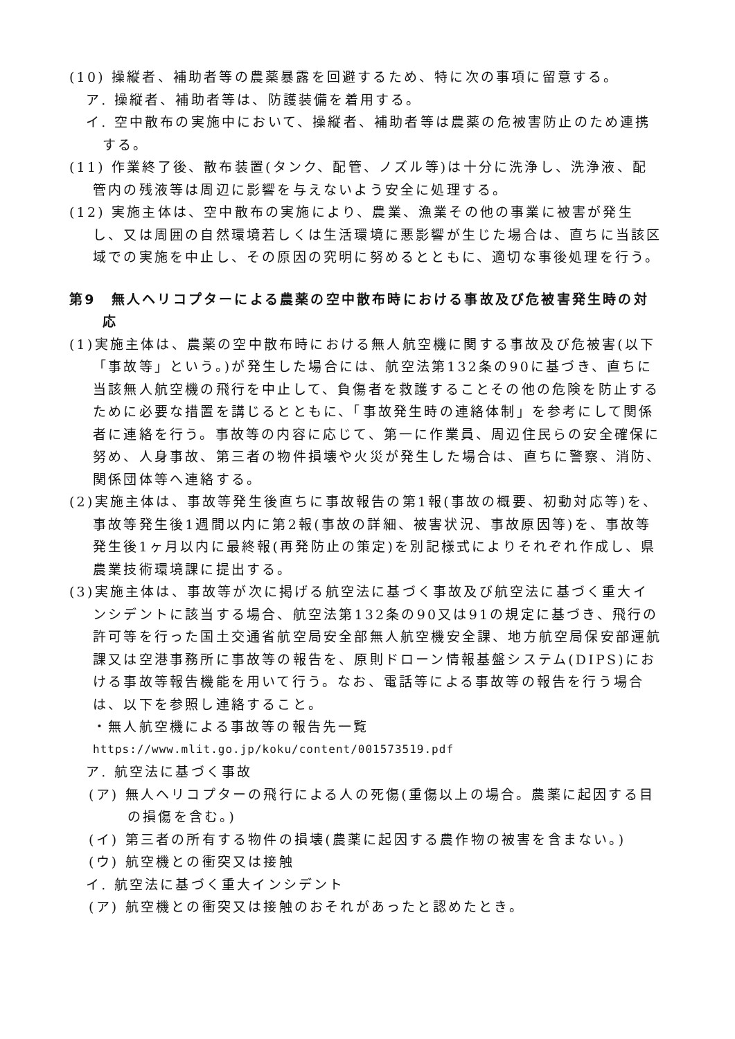(10) 操縦者、補助者等の農薬暴露を回避するため、特に次の事項に留意する。
ア. 操縦者、補助者等は、防護装備を着用する。
イ. 空中散布の実施中において、操縦者、補助者等は農薬の危被害防止のため連携する。
(11) 作業終了後、散布装置(タンク、配管、ノズル等)は十分に洗浄し、洗浄液、配管内の残液等は周辺に影響を与えないよう安全に処理する。
(12) 実施主体は、空中散布の実施により、農業、漁業その他の事業に被害が発生し、又は周囲の自然環境若しくは生活環境に悪影響が生じた場合は、直ちに当該区域での実施を中止し、その原因の究明に努めるとともに、適切な事後処理を行う。
第9　無人ヘリコプターによる農薬の空中散布時における事故及び危被害発生時の対応
(1)実施主体は、農薬の空中散布時における無人航空機に関する事故及び危被害(以下「事故等」という。)が発生した場合には、航空法第132条の90に基づき、直ちに当該無人航空機の飛行を中止して、負傷者を救護することその他の危険を防止するために必要な措置を講じるとともに、「事故発生時の連絡体制」を参考にして関係者に連絡を行う。事故等の内容に応じて、第一に作業員、周辺住民らの安全確保に努め、人身事故、第三者の物件損壊や火災が発生した場合は、直ちに警察、消防、関係団体等へ連絡する。
(2)実施主体は、事故等発生後直ちに事故報告の第1報(事故の概要、初動対応等)を、事故等発生後1週間以内に第2報(事故の詳細、被害状況、事故原因等)を、事故等発生後1ヶ月以内に最終報(再発防止の策定)を別記様式によりそれぞれ作成し、県農業技術環境課に提出する。
(3)実施主体は、事故等が次に掲げる航空法に基づく事故及び航空法に基づく重大インシデントに該当する場合、航空法第132条の90又は91の規定に基づき、飛行の許可等を行った国土交通省航空局安全部無人航空機安全課、地方航空局保安部運航課又は空港事務所に事故等の報告を、原則ドローン情報基盤システム(DIPS)における事故等報告機能を用いて行う。なお、電話等による事故等の報告を行う場合は、以下を参照し連絡すること。
・無人航空機による事故等の報告先一覧
https://www.mlit.go.jp/koku/content/001573519.pdf
ア. 航空法に基づく事故
(ア) 無人ヘリコプターの飛行による人の死傷(重傷以上の場合。農薬に起因する目の損傷を含む。)
(イ) 第三者の所有する物件の損壊(農薬に起因する農作物の被害を含まない。)
(ウ) 航空機との衝突又は接触
イ. 航空法に基づく重大インシデント
(ア) 航空機との衝突又は接触のおそれがあったと認めたとき。